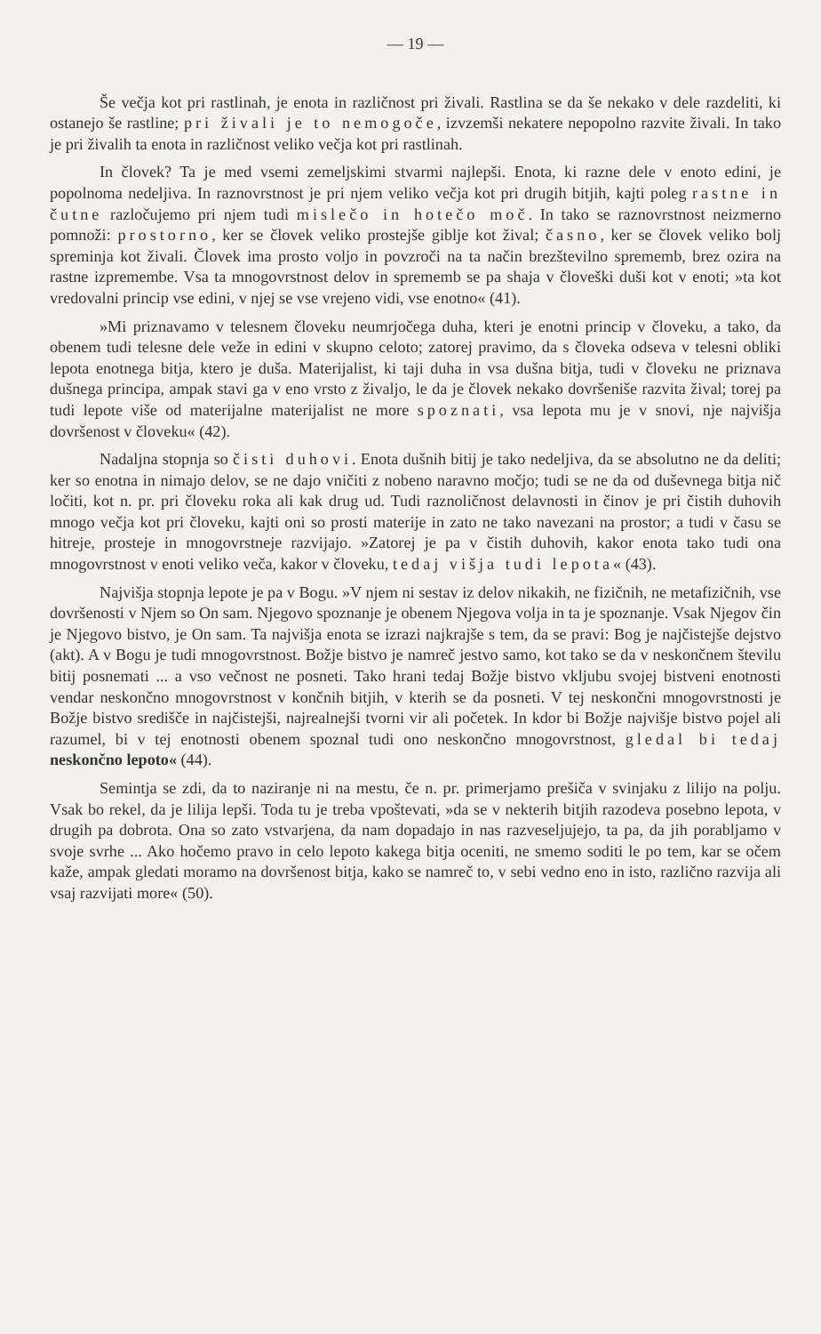— 19 —
Še večja kot pri rastlinah, je enota in različnost pri živali. Rastlina se da še nekako v dele razdeliti, ki ostanejo še rastline; pri živali je to nemogoče, izvzemši nekatere nepopolno razvite živali. In tako je pri živalih ta enota in različnost veliko večja kot pri rastlinah.
In človek? Ta je med vsemi zemeljskimi stvarmi najlepši. Enota, ki razne dele v enoto edini, je popolnoma nedeljiva. In raznovrstnost je pri njem veliko večja kot pri drugih bitjih, kajti poleg rastne in čutne razločujemo pri njem tudi mislečo in hotečo moč. In tako se raznovrstnost neizmerno pomnoži: prostorno, ker se človek veliko prostejše giblje kot žival; časno, ker se človek veliko bolj spreminja kot živali. Človek ima prosto voljo in povzroči na ta način brezštevilno sprememb, brez ozira na rastne izpremembe. Vsa ta mnogovrstnost delov in sprememb se pa shaja v človeški duši kot v enoti; »ta kot vredovalni princip vse edini, v njej se vse vrejeno vidi, vse enotno« (41).
»Mi priznavamo v telesnem človeku neumrjočega duha, kteri je enotni princip v človeku, a tako, da obenem tudi telesne dele veže in edini v skupno celoto; zatorej pravimo, da s človeka odseva v telesni obliki lepota enotnega bitja, ktero je duša. Materijalist, ki taji duha in vsa dušna bitja, tudi v človeku ne priznava dušnega principa, ampak stavi ga v eno vrsto z živaljo, le da je človek nekako dovršeniše razvita žival; torej pa tudi lepote više od materijalne materijalist ne more spoznati, vsa lepota mu je v snovi, nje najvišja dovršenost v človeku« (42).
Nadaljna stopnja so čisti duhovi. Enota dušnih bitij je tako nedeljiva, da se absolutno ne da deliti; ker so enotna in nimajo delov, se ne dajo vničiti z nobeno naravno močjo; tudi se ne da od duševnega bitja nič ločiti, kot n. pr. pri človeku roka ali kak drug ud. Tudi raznoličnost delavnosti in činov je pri čistih duhovih mnogo večja kot pri človeku, kajti oni so prosti materije in zato ne tako navezani na prostor; a tudi v času se hitreje, prosteje in mnogovrstneje razvijajo. »Zatorej je pa v čistih duhovih, kakor enota tako tudi ona mnogovrstnost v enoti veliko veča, kakor v človeku, tedaj višja tudi lepota« (43).
Najvišja stopnja lepote je pa v Bogu. »V njem ni sestav iz delov nikakih, ne fizičnih, ne metafizičnih, vse dovršenosti v Njem so On sam. Njegovo spoznanje je obenem Njegova volja in ta je spoznanje. Vsak Njegov čin je Njegovo bistvo, je On sam. Ta najvišja enota se izrazi najkrajše s tem, da se pravi: Bog je najčistejše dejstvo (akt). A v Bogu je tudi mnogovrstnost. Božje bistvo je namreč jestvo samo, kot tako se da v neskončnem številu bitij posnemati ... a vso večnost ne posneti. Tako hrani tedaj Božje bistvo vkljubu svojej bistveni enotnosti vendar neskončno mnogovrstnost v končnih bitjih, v kterih se da posneti. V tej neskončni mnogovrstnosti je Božje bistvo središče in najčistejši, najrealnejši tvorni vir ali početek. In kdor bi Božje najvišje bistvo pojel ali razumel, bi v tej enotnosti obenem spoznal tudi ono neskončno mnogovrstnost, gledal bi tedaj neskončno lepoto« (44).
Semintja se zdi, da to naziranje ni na mestu, če n. pr. primerjamo prešiča v svinjaku z lilijo na polju. Vsak bo rekel, da je lilija lepši. Toda tu je treba vpoštevati, »da se v nekterih bitjih razodeva posebno lepota, v drugih pa dobrota. Ona so zato vstvarjena, da nam dopadajo in nas razveseljujejo, ta pa, da jih porabljamo v svoje svrhe ... Ako hočemo pravo in celo lepoto kakega bitja oceniti, ne smemo soditi le po tem, kar se očem kaže, ampak gledati moramo na dovršenost bitja, kako se namreč to, v sebi vedno eno in isto, različno razvija ali vsaj razvijati more« (50).